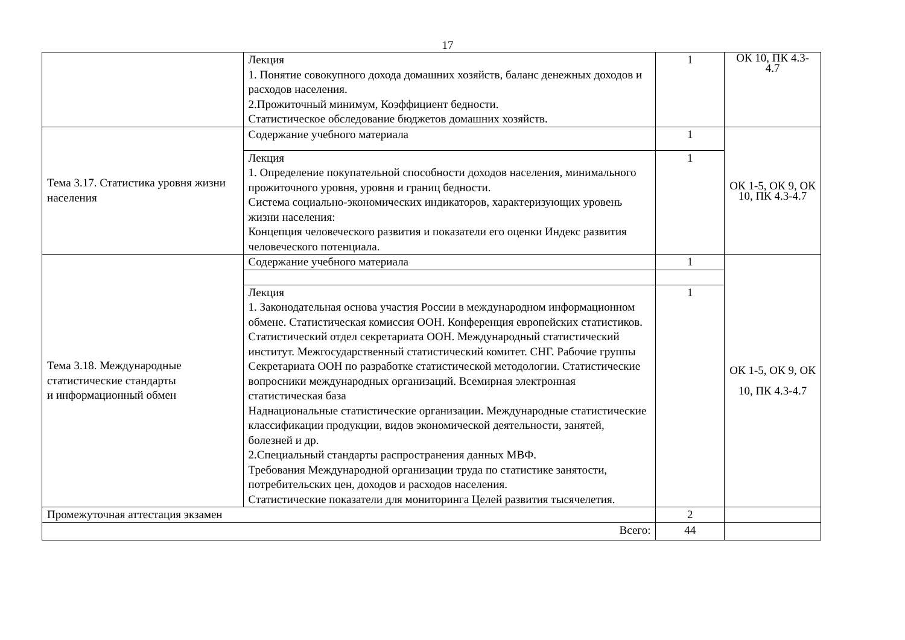17
| | Лекция 1. Понятие совокупного дохода домашних хозяйств, баланс денежных доходов и расходов населения. 2.Прожиточный минимум, Коэффициент бедности. Статистическое обследование бюджетов домашних хозяйств. | 1 | ОК 10, ПК 4.3-4.7 |
| Тема 3.17. Статистика уровня жизни населения | Содержание учебного материала | 1 | ОК 1-5, ОК 9, ОК 10, ПК 4.3-4.7 |
| | Лекция 1. Определение покупательной способности доходов населения, минимального прожиточного уровня, уровня и границ бедности. Система социально-экономических индикаторов, характеризующих уровень жизни населения: Концепция человеческого развития и показатели его оценки Индекс развития человеческого потенциала. | 1 | |
| Тема 3.18. Международные статистические стандарты и информационный обмен | Содержание учебного материала | 1 | ОК 1-5, ОК 9, ОК 10, ПК 4.3-4.7 |
| | Лекция 1. Законодательная основа участия России в международном информационном обмене. Статистическая комиссия ООН. Конференция европейских статистиков. Статистический отдел секретариата ООН. Международный статистический институт. Межгосударственный статистический комитет. СНГ. Рабочие группы Секретариата ООН по разработке статистической методологии. Статистические вопросники международных организаций. Всемирная электронная статистическая база Наднациональные статистические организации. Международные статистические классификации продукции, видов экономической деятельности, занятей, болезней и др. 2.Специальный стандарты распространения данных МВФ. Требования Международной организации труда по статистике занятости, потребительских цен, доходов и расходов населения. Статистические показатели для мониторинга Целей развития тысячелетия. | 1 | |
| Промежуточная аттестация экзамен | | 2 | |
| Всего: | | 44 | |